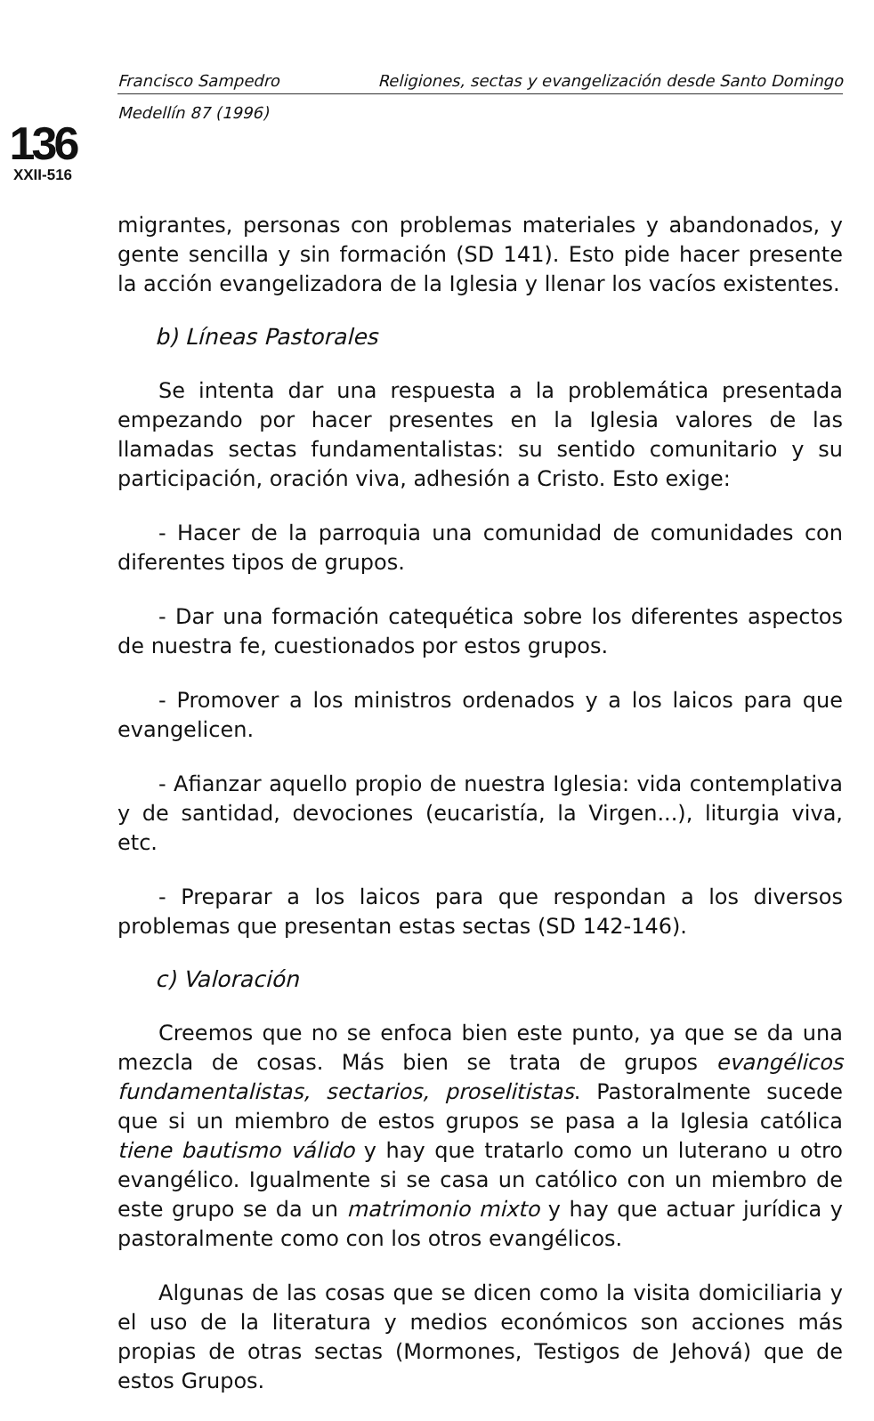136
XXII-516
Francisco Sampedro Religiones, sectas y evangelización desde Santo Domingo
Medellín 87 (1996)
migrantes, personas con problemas materiales y abandonados, y gente sencilla y sin formación (SD 141). Esto pide hacer presente la acción evangelizadora de la Iglesia y llenar los vacíos existentes.
b) Líneas Pastorales
Se intenta dar una respuesta a la problemática presentada empezando por hacer presentes en la Iglesia valores de las llamadas sectas fundamentalistas: su sentido comunitario y su participación, oración viva, adhesión a Cristo. Esto exige:
- Hacer de la parroquia una comunidad de comunidades con diferentes tipos de grupos.
- Dar una formación catequética sobre los diferentes aspectos de nuestra fe, cuestionados por estos grupos.
- Promover a los ministros ordenados y a los laicos para que evangelicen.
- Afianzar aquello propio de nuestra Iglesia: vida contemplativa y de santidad, devociones (eucaristía, la Virgen...), liturgia viva, etc.
- Preparar a los laicos para que respondan a los diversos problemas que presentan estas sectas (SD 142-146).
c) Valoración
Creemos que no se enfoca bien este punto, ya que se da una mezcla de cosas. Más bien se trata de grupos evangélicos fundamentalistas, sectarios, proselitistas. Pastoralmente sucede que si un miembro de estos grupos se pasa a la Iglesia católica tiene bautismo válido y hay que tratarlo como un luterano u otro evangélico. Igualmente si se casa un católico con un miembro de este grupo se da un matrimonio mixto y hay que actuar jurídica y pastoralmente como con los otros evangélicos.
Algunas de las cosas que se dicen como la visita domiciliaria y el uso de la literatura y medios económicos son acciones más propias de otras sectas (Mormones, Testigos de Jehová) que de estos Grupos.